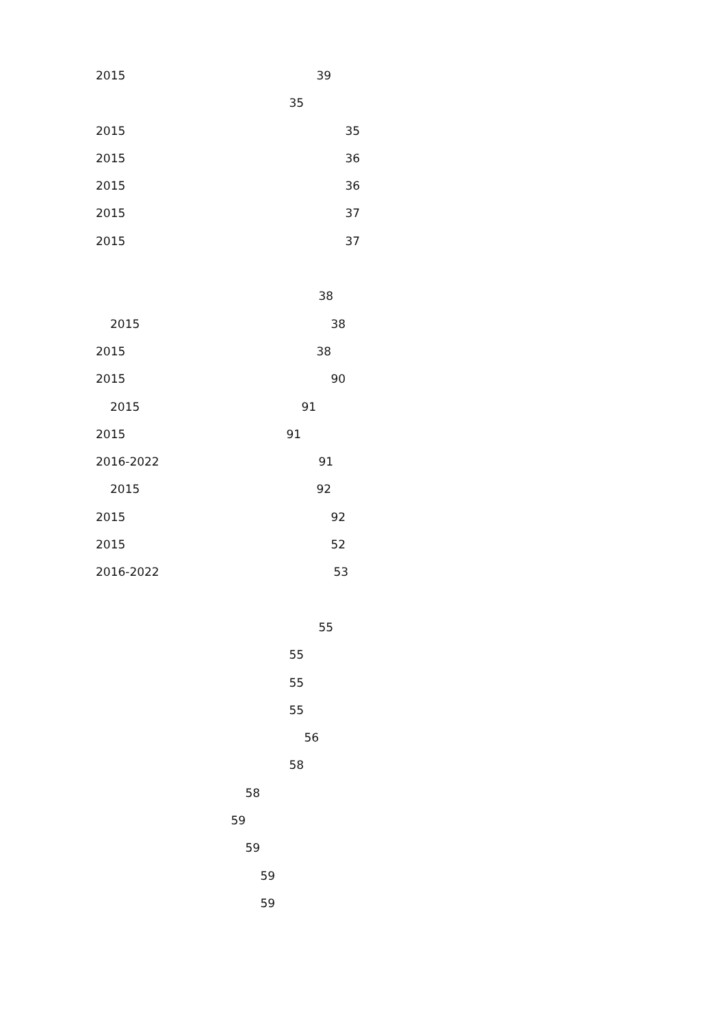2015 39
35
2015 35
2015 36
2015 36
2015 37
2015 37
38
2015 38
2015 38
2015 90
2015 91
2015 91
2016-2022 91
2015 92
2015 92
2015 52
2016-2022 53
55
55
55
55
56
58
58
59
59
59
59